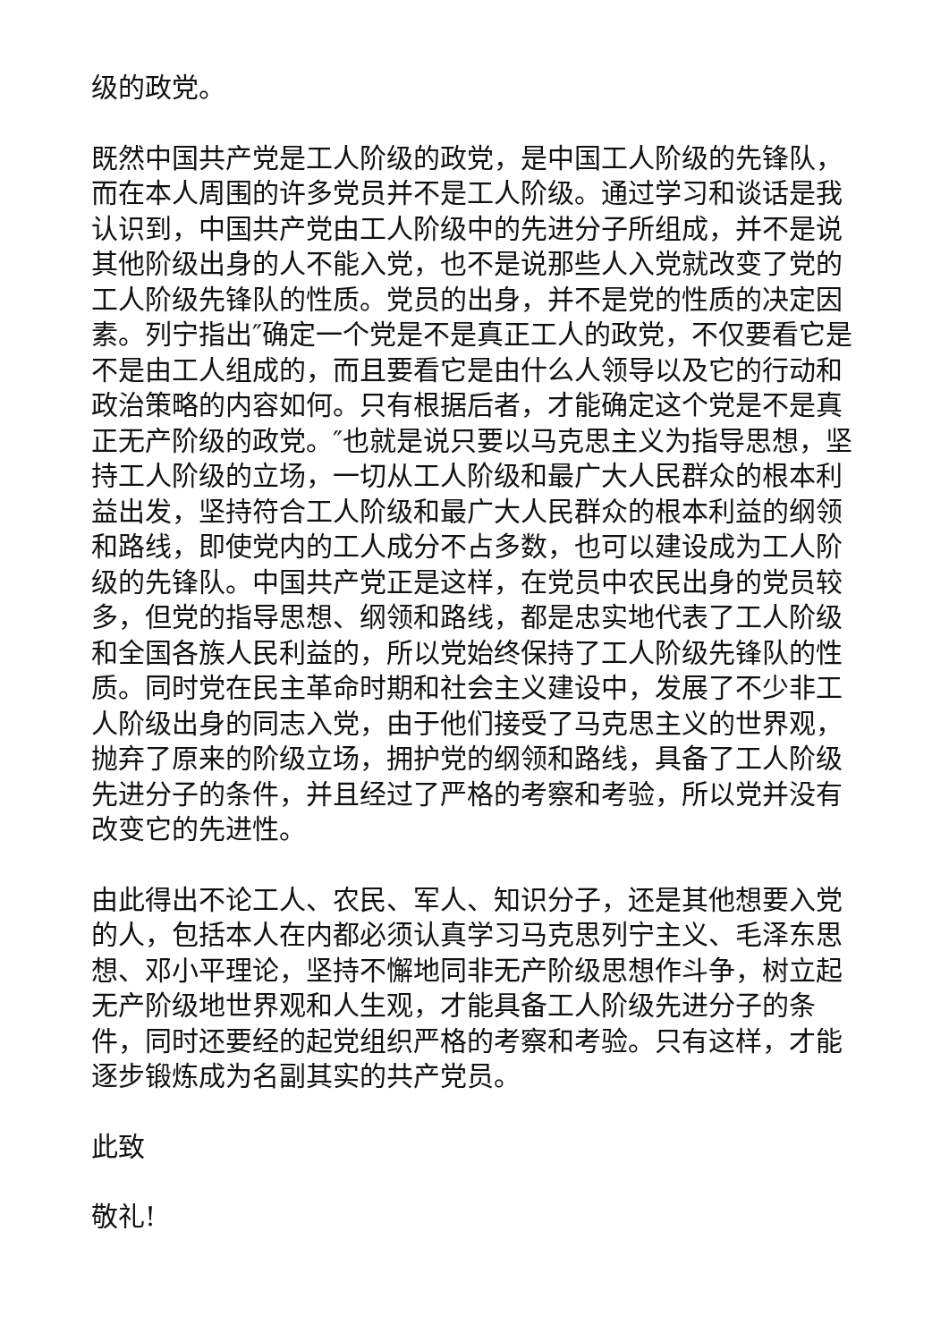级的政党。
既然中国共产党是工人阶级的政党，是中国工人阶级的先锋队，而在本人周围的许多党员并不是工人阶级。通过学习和谈话是我认识到，中国共产党由工人阶级中的先进分子所组成，并不是说其他阶级出身的人不能入党，也不是说那些人入党就改变了党的工人阶级先锋队的性质。党员的出身，并不是党的性质的决定因素。列宁指出″确定一个党是不是真正工人的政党，不仅要看它是不是由工人组成的，而且要看它是由什么人领导以及它的行动和政治策略的内容如何。只有根据后者，才能确定这个党是不是真正无产阶级的政党。″也就是说只要以马克思主义为指导思想，坚持工人阶级的立场，一切从工人阶级和最广大人民群众的根本利益出发，坚持符合工人阶级和最广大人民群众的根本利益的纲领和路线，即使党内的工人成分不占多数，也可以建设成为工人阶级的先锋队。中国共产党正是这样，在党员中农民出身的党员较多，但党的指导思想、纲领和路线，都是忠实地代表了工人阶级和全国各族人民利益的，所以党始终保持了工人阶级先锋队的性质。同时党在民主革命时期和社会主义建设中，发展了不少非工人阶级出身的同志入党，由于他们接受了马克思主义的世界观，抛弃了原来的阶级立场，拥护党的纲领和路线，具备了工人阶级先进分子的条件，并且经过了严格的考察和考验，所以党并没有改变它的先进性。
由此得出不论工人、农民、军人、知识分子，还是其他想要入党的人，包括本人在内都必须认真学习马克思列宁主义、毛泽东思想、邓小平理论，坚持不懈地同非无产阶级思想作斗争，树立起无产阶级地世界观和人生观，才能具备工人阶级先进分子的条件，同时还要经的起党组织严格的考察和考验。只有这样，才能逐步锻炼成为名副其实的共产党员。
此致
敬礼!